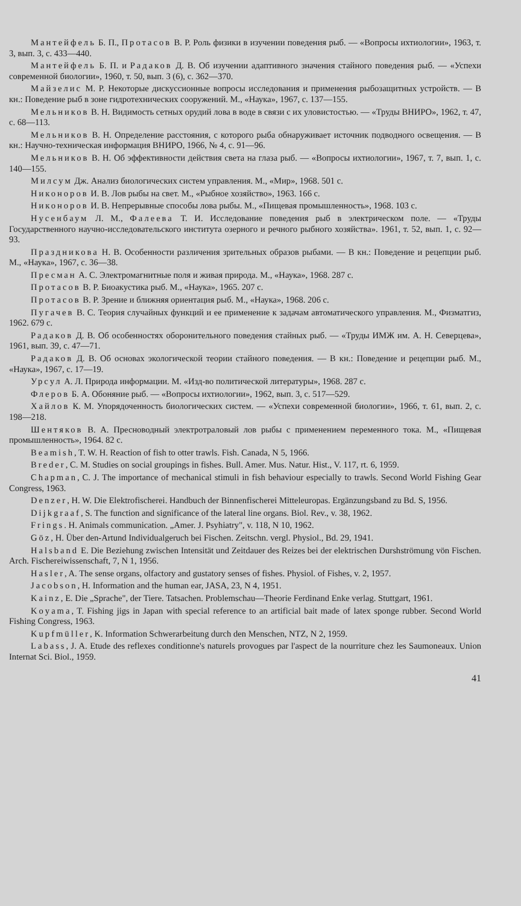Мантейфель Б. П., Протасов В. Р. Роль физики в изучении поведения рыб. — «Вопросы ихтиологии», 1963, т. 3, вып. 3, с. 433—440.
Мантейфель Б. П. и Радаков Д. В. Об изучении адаптивного значения стайного поведения рыб. — «Успехи современной биологии», 1960, т. 50, вып. 3 (6), с. 362—370.
Майзелис М. Р. Некоторые дискуссионные вопросы исследования и применения рыбозащитных устройств. — В кн.: Поведение рыб в зоне гидротехнических сооружений. М., «Наука», 1967, с. 137—155.
Мельников В. Н. Видимость сетных орудий лова в воде в связи с их уловистостью. — «Труды ВНИРО», 1962, т. 47, с. 68—113.
Мельников В. Н. Определение расстояния, с которого рыба обнаруживает источник подводного освещения. — В кн.: Научно-техническая информация ВНИРО, 1966, № 4, с. 91—96.
Мельников В. Н. Об эффективности действия света на глаза рыб. — «Вопросы ихтиологии», 1967, т. 7, вып. 1, с. 140—155.
Милсум Дж. Анализ биологических систем управления. М., «Мир», 1968. 501 с.
Никоноров И. В. Лов рыбы на свет. М., «Рыбное хозяйство», 1963. 166 с.
Никоноров И. В. Непрерывные способы лова рыбы. М., «Пищевая промышленность», 1968. 103 с.
Нусенбаум Л. М., Фалеева Т. И. Исследование поведения рыб в электрическом поле. — «Труды Государственного научно-исследовательского института озерного и речного рыбного хозяйства». 1961, т. 52, вып. 1, с. 92—93.
Праздникова Н. В. Особенности различения зрительных образов рыбами. — В кн.: Поведение и рецепции рыб. М., «Наука», 1967, с. 36—38.
Пресман А. С. Электромагнитные поля и живая природа. М., «Наука», 1968. 287 с.
Протасов В. Р. Биоакустика рыб. М., «Наука», 1965. 207 с.
Протасов В. Р. Зрение и ближняя ориентация рыб. М., «Наука», 1968. 206 с.
Пугачев В. С. Теория случайных функций и ее применение к задачам автоматического управления. М., Физматгиз, 1962. 679 с.
Радаков Д. В. Об особенностях оборонительного поведения стайных рыб. — «Труды ИМЖ им. А. Н. Северцева», 1961, вып. 39, с. 47—71.
Радаков Д. В. Об основах экологической теории стайного поведения. — В кн.: Поведение и рецепции рыб. М., «Наука», 1967, с. 17—19.
Урсул А. Л. Природа информации. М. «Изд-во политической литературы», 1968. 287 с.
Флеров Б. А. Обоняние рыб. — «Вопросы ихтиологии», 1962, вып. 3, с. 517—529.
Хайлов К. М. Упорядоченность биологических систем. — «Успехи современной биологии», 1966, т. 61, вып. 2, с. 198—218.
Шентяков В. А. Пресноводный электротраловый лов рыбы с применением переменного тока. М., «Пищевая промышленность», 1964. 82 с.
Beamish, T. W. H. Reaction of fish to otter trawls. Fish. Canada, N 5, 1966.
Breder, C. M. Studies on social groupings in fishes. Bull. Amer. Mus. Natur. Hist., V. 117, rt. 6, 1959.
Chapman, C. J. The importance of mechanical stimuli in fish behaviour especially to trawls. Second World Fishing Gear Congress, 1963.
Denzer, H. W. Die Elektrofischerei. Handbuch der Binnenfischerei Mitteleuropas. Ergänzungsband zu Bd. S, 1956.
Dijkgraaf, S. The function and significance of the lateral line organs. Biol. Rev., v. 38, 1962.
Frings. H. Animals communication. „Amer. J. Psyhiatry", v. 118, N 10, 1962.
Göz, H. Über den-Artund Individualgeruch bei Fischen. Zeitschn. vergl. Physiol., Bd. 29, 1941.
Halsband E. Die Beziehung zwischen Intensität und Zeitdauer des Reizes bei der elektrischen Durshströmung vön Fischen. Arch. Fischereiwissenschaft, 7, N 1, 1956.
Hasler, A. The sense organs, olfactory and gustatory senses of fishes. Physiol. of Fishes, v. 2, 1957.
Jacobson, H. Information and the human ear, JASA, 23, N 4, 1951.
Kainz, E. Die „Sprache", der Tiere. Tatsachen. Problemschau—Theorie Ferdinand Enke verlag. Stuttgart, 1961.
Koyama, T. Fishing jigs in Japan with special reference to an artificial bait made of latex sponge rubber. Second World Fishing Congress, 1963.
Kupfmüller, K. Information Schwerarbeitung durch den Menschen, NTZ, N 2, 1959.
Labass, J. A. Etude des reflexes conditionne's naturels provogues par l'aspect de la nourriture chez les Saumoneaux. Union Internat Sci. Biol., 1959.
41